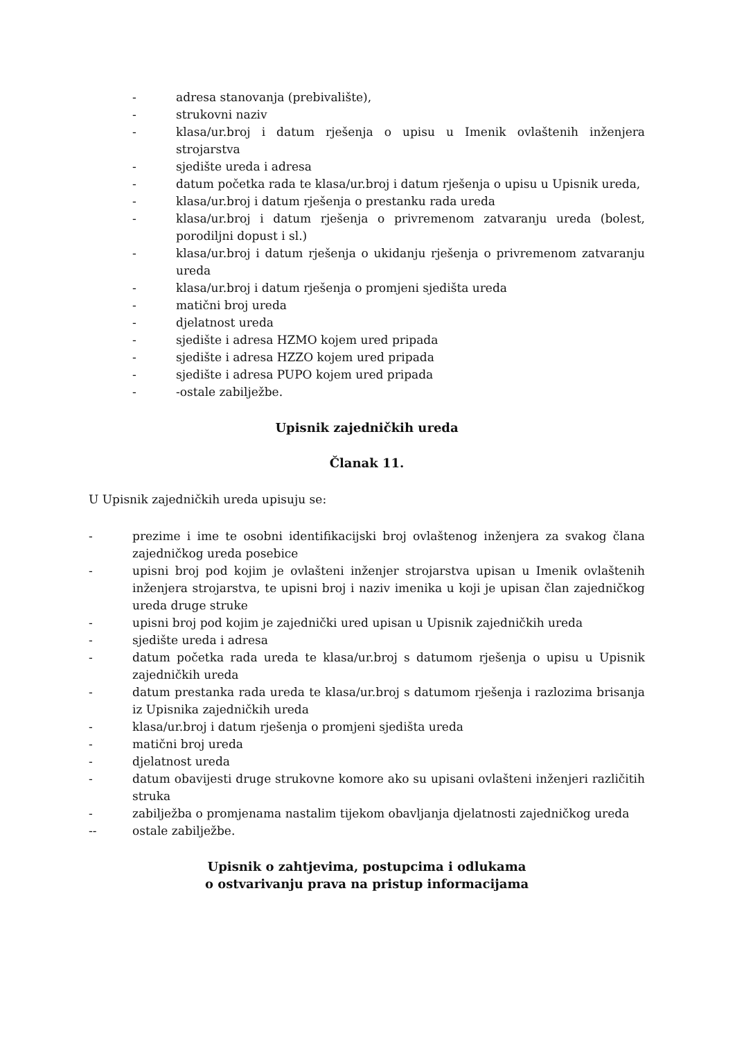- adresa stanovanja (prebivalište),
- strukovni naziv
- klasa/ur.broj i datum rješenja o upisu u Imenik ovlaštenih inženjera strojarstva
- sjedište ureda i adresa
- datum početka rada te klasa/ur.broj i datum rješenja o upisu u Upisnik ureda,
- klasa/ur.broj i datum rješenja o prestanku rada ureda
- klasa/ur.broj i datum rješenja o privremenom zatvaranju ureda (bolest, porodiljni dopust i sl.)
- klasa/ur.broj i datum rješenja o ukidanju rješenja o privremenom zatvaranju ureda
- klasa/ur.broj i datum rješenja o promjeni sjedišta ureda
- matični broj ureda
- djelatnost ureda
- sjedište i adresa HZMO kojem ured pripada
- sjedište i adresa HZZO kojem ured pripada
- sjedište i adresa PUPO kojem ured pripada
- -ostale zabilježbe.
Upisnik zajedničkih ureda
Članak 11.
U Upisnik zajedničkih ureda upisuju se:
- prezime i ime te osobni identifikacijski broj ovlaštenog inženjera za svakog člana zajedničkog ureda posebice
- upisni broj pod kojim je ovlašteni inženjer strojarstva upisan u Imenik ovlaštenih inženjera strojarstva, te upisni broj i naziv imenika u koji je upisan član zajedničkog ureda druge struke
- upisni broj pod kojim je zajednički ured upisan u Upisnik zajedničkih ureda
- sjedište ureda i adresa
- datum početka rada ureda te klasa/ur.broj s datumom rješenja o upisu u Upisnik zajedničkih ureda
- datum prestanka rada ureda te klasa/ur.broj s datumom rješenja i razlozima brisanja iz Upisnika zajedničkih ureda
- klasa/ur.broj i datum rješenja o promjeni sjedišta ureda
- matični broj ureda
- djelatnost ureda
- datum obavijesti druge strukovne komore ako su upisani ovlašteni inženjeri različitih struka
- zabilježba o promjenama nastalim tijekom obavljanja djelatnosti zajedničkog ureda
-- ostale zabilježbe.
Upisnik o zahtjevima, postupcima i odlukama
o ostvarivanju prava na pristup informacijama